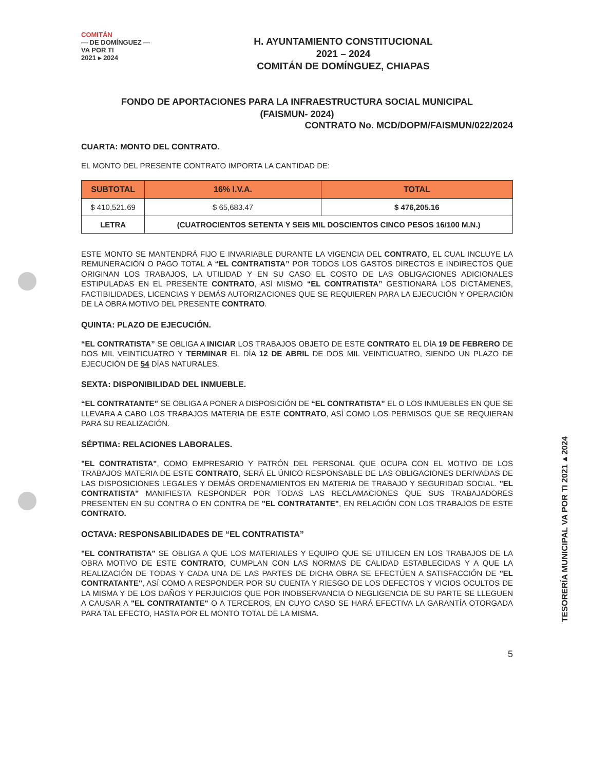COMITÁN
— DE DOMÍNGUEZ —
VA POR TI
2021 ▸ 2024
H. AYUNTAMIENTO CONSTITUCIONAL
2021 – 2024
COMITÁN DE DOMÍNGUEZ, CHIAPAS
FONDO DE APORTACIONES PARA LA INFRAESTRUCTURA SOCIAL MUNICIPAL
(FAISMUN- 2024)
CONTRATO No. MCD/DOPM/FAISMUN/022/2024
CUARTA: MONTO DEL CONTRATO.
EL MONTO DEL PRESENTE CONTRATO IMPORTA LA CANTIDAD DE:
| SUBTOTAL | | 16% I.V.A. | TOTAL |
| --- | --- | --- | --- |
| $ 410,521.69 | | $ 65,683.47 | $ 476,205.16 |
| LETRA | (CUATROCIENTOS SETENTA Y SEIS MIL DOSCIENTOS CINCO PESOS 16/100 M.N.) | | |
ESTE MONTO SE MANTENDRÁ FIJO E INVARIABLE DURANTE LA VIGENCIA DEL CONTRATO, EL CUAL INCLUYE LA REMUNERACIÓN O PAGO TOTAL A “EL CONTRATISTA” POR TODOS LOS GASTOS DIRECTOS E INDIRECTOS QUE ORIGINAN LOS TRABAJOS, LA UTILIDAD Y EN SU CASO EL COSTO DE LAS OBLIGACIONES ADICIONALES ESTIPULADAS EN EL PRESENTE CONTRATO, ASÍ MISMO “EL CONTRATISTA” GESTIONARÁ LOS DICTÁMENES, FACTIBILIDADES, LICENCIAS Y DEMÁS AUTORIZACIONES QUE SE REQUIEREN PARA LA EJECUCIÓN Y OPERACIÓN DE LA OBRA MOTIVO DEL PRESENTE CONTRATO.
QUINTA: PLAZO DE EJECUCIÓN.
“EL CONTRATISTA” SE OBLIGA A INICIAR LOS TRABAJOS OBJETO DE ESTE CONTRATO EL DÍA 19 DE FEBRERO DE DOS MIL VEINTICUATRO Y TERMINAR EL DÍA 12 DE ABRIL DE DOS MIL VEINTICUATRO, SIENDO UN PLAZO DE EJECUCIÓN DE 54 DÍAS NATURALES.
SEXTA: DISPONIBILIDAD DEL INMUEBLE.
“EL CONTRATANTE” SE OBLIGA A PONER A DISPOSICIÓN DE “EL CONTRATISTA” EL O LOS INMUEBLES EN QUE SE LLEVARA A CABO LOS TRABAJOS MATERIA DE ESTE CONTRATO, ASÍ COMO LOS PERMISOS QUE SE REQUIERAN PARA SU REALIZACIÓN.
SÉPTIMA: RELACIONES LABORALES.
"EL CONTRATISTA", COMO EMPRESARIO Y PATRÓN DEL PERSONAL QUE OCUPA CON EL MOTIVO DE LOS TRABAJOS MATERIA DE ESTE CONTRATO, SERÁ EL ÚNICO RESPONSABLE DE LAS OBLIGACIONES DERIVADAS DE LAS DISPOSICIONES LEGALES Y DEMÁS ORDENAMIENTOS EN MATERIA DE TRABAJO Y SEGURIDAD SOCIAL. "EL CONTRATISTA" MANIFIESTA RESPONDER POR TODAS LAS RECLAMACIONES QUE SUS TRABAJADORES PRESENTEN EN SU CONTRA O EN CONTRA DE "EL CONTRATANTE", EN RELACIÓN CON LOS TRABAJOS DE ESTE CONTRATO.
OCTAVA: RESPONSABILIDADES DE “EL CONTRATISTA”
"EL CONTRATISTA" SE OBLIGA A QUE LOS MATERIALES Y EQUIPO QUE SE UTILICEN EN LOS TRABAJOS DE LA OBRA MOTIVO DE ESTE CONTRATO, CUMPLAN CON LAS NORMAS DE CALIDAD ESTABLECIDAS Y A QUE LA REALIZACIÓN DE TODAS Y CADA UNA DE LAS PARTES DE DICHA OBRA SE EFECTÚEN A SATISFACCIÓN DE "EL CONTRATANTE", ASÍ COMO A RESPONDER POR SU CUENTA Y RIESGO DE LOS DEFECTOS Y VICIOS OCULTOS DE LA MISMA Y DE LOS DAÑOS Y PERJUICIOS QUE POR INOBSERVANCIA O NEGLIGENCIA DE SU PARTE SE LLEGUEN A CAUSAR A "EL CONTRATANTE" O A TERCEROS, EN CUYO CASO SE HARÁ EFECTIVA LA GARANTÍA OTORGADA PARA TAL EFECTO, HASTA POR EL MONTO TOTAL DE LA MISMA.
5
TESORERÍA MUNICIPAL VA POR TI 2021▸2024